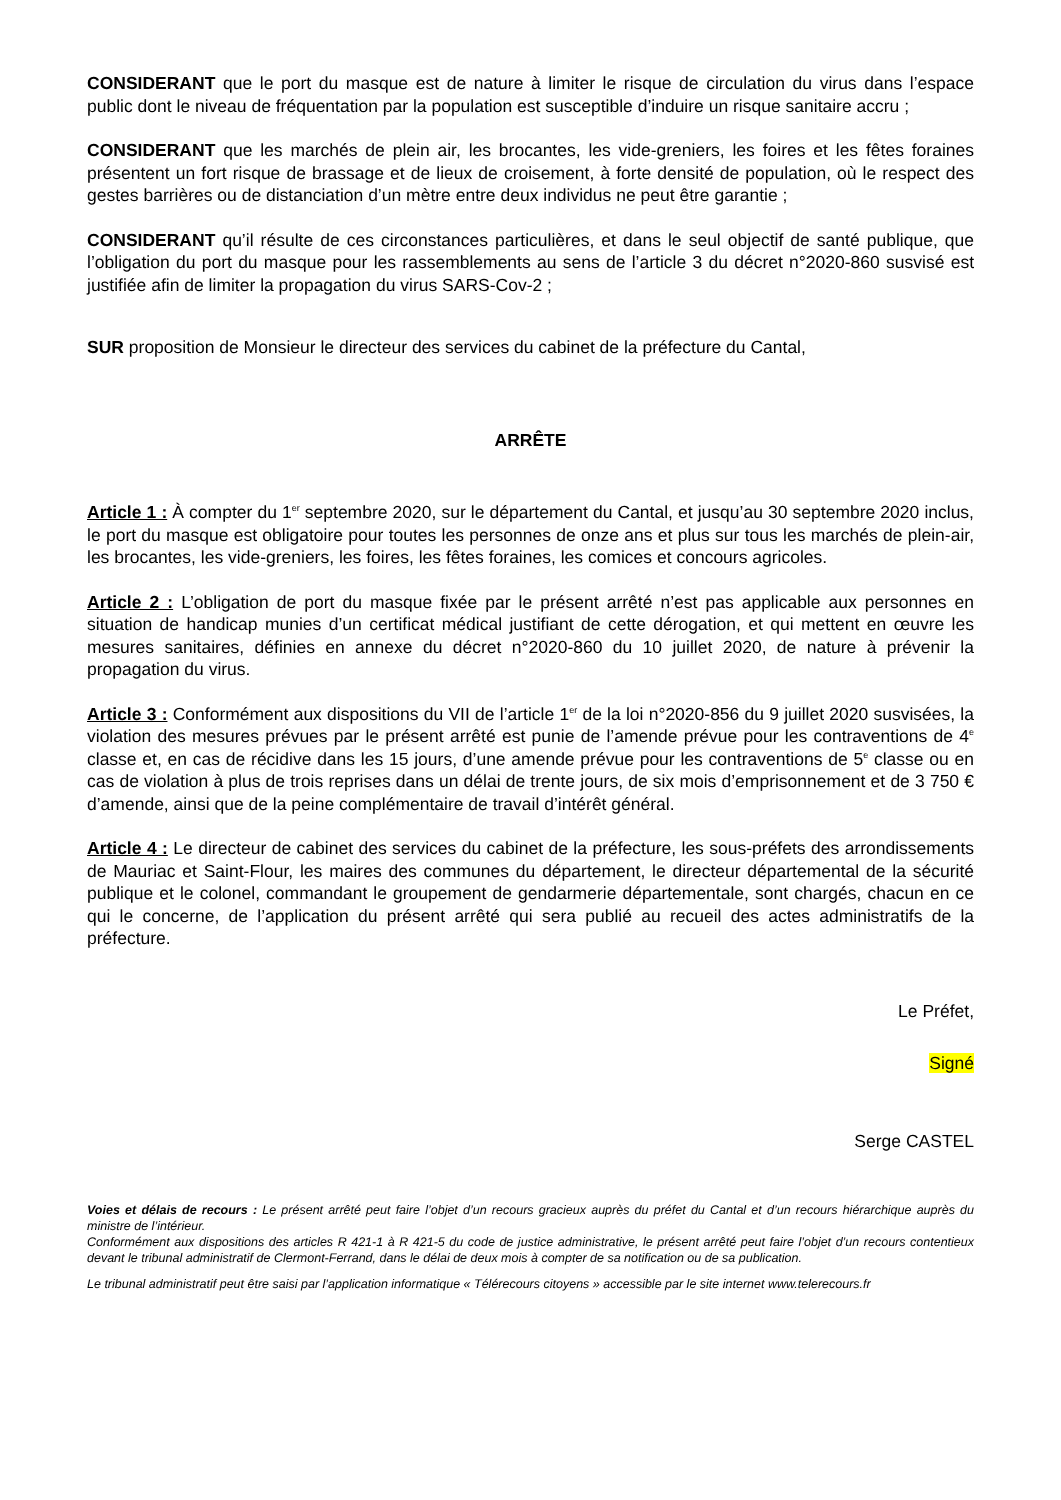CONSIDERANT que le port du masque est de nature à limiter le risque de circulation du virus dans l’espace public dont le niveau de fréquentation par la population est susceptible d’induire un risque sanitaire accru ;
CONSIDERANT que les marchés de plein air, les brocantes, les vide-greniers, les foires et les fêtes foraines présentent un fort risque de brassage et de lieux de croisement, à forte densité de population, où le respect des gestes barrières ou de distanciation d’un mètre entre deux individus ne peut être garantie ;
CONSIDERANT qu’il résulte de ces circonstances particulières, et dans le seul objectif de santé publique, que l’obligation du port du masque pour les rassemblements au sens de l’article 3 du décret n°2020-860 susvisé est justifiée afin de limiter la propagation du virus SARS-Cov-2 ;
SUR proposition de Monsieur le directeur des services du cabinet de la préfecture du Cantal,
ARRÊTE
Article 1 : À compter du 1<sup>er</sup> septembre 2020, sur le département du Cantal, et jusqu’au 30 septembre 2020 inclus, le port du masque est obligatoire pour toutes les personnes de onze ans et plus sur tous les marchés de plein-air, les brocantes, les vide-greniers, les foires, les fêtes foraines, les comices et concours agricoles.
Article 2 : L’obligation de port du masque fixée par le présent arrêté n’est pas applicable aux personnes en situation de handicap munies d’un certificat médical justifiant de cette dérogation, et qui mettent en œuvre les mesures sanitaires, définies en annexe du décret n°2020-860 du 10 juillet 2020, de nature à prévenir la propagation du virus.
Article 3 : Conformément aux dispositions du VII de l’article 1<sup>er</sup> de la loi n°2020-856 du 9 juillet 2020 susvisées, la violation des mesures prévues par le présent arrêté est punie de l’amende prévue pour les contraventions de 4<sup>e</sup> classe et, en cas de récidive dans les 15 jours, d’une amende prévue pour les contraventions de 5<sup>e</sup> classe ou en cas de violation à plus de trois reprises dans un délai de trente jours, de six mois d’emprisonnement et de 3 750 € d’amende, ainsi que de la peine complémentaire de travail d’intérêt général.
Article 4 : Le directeur de cabinet des services du cabinet de la préfecture, les sous-préfets des arrondissements de Mauriac et Saint-Flour, les maires des communes du département, le directeur départemental de la sécurité publique et le colonel, commandant le groupement de gendarmerie départementale, sont chargés, chacun en ce qui le concerne, de l’application du présent arrêté qui sera publié au recueil des actes administratifs de la préfecture.
Le Préfet,
Signé
Serge CASTEL
Voies et délais de recours : Le présent arrêté peut faire l’objet d’un recours gracieux auprès du préfet du Cantal et d’un recours hiérarchique auprès du ministre de l’intérieur.
Conformément aux dispositions des articles R 421-1 à R 421-5 du code de justice administrative, le présent arrêté peut faire l’objet d’un recours contentieux devant le tribunal administratif de Clermont-Ferrand, dans le délai de deux mois à compter de sa notification ou de sa publication.
Le tribunal administratif peut être saisi par l’application informatique « Télérecours citoyens » accessible par le site internet www.telerecours.fr